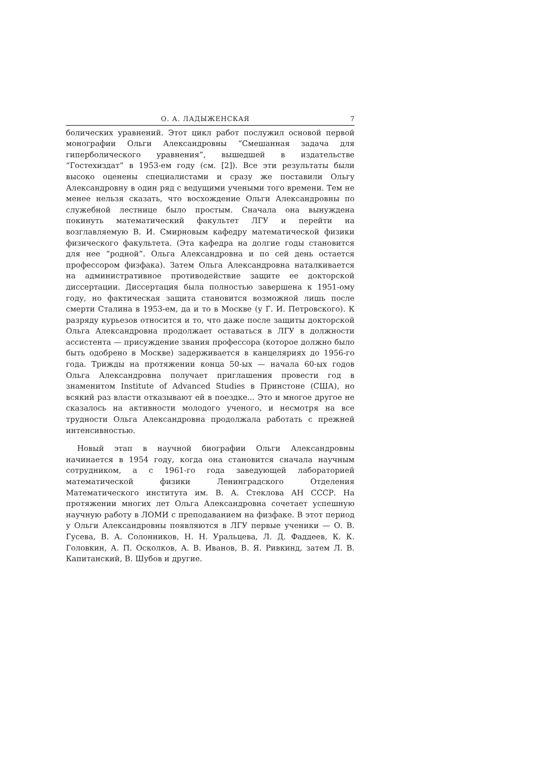О. А. ЛАДЫЖЕНСКАЯ 7
болических уравнений. Этот цикл работ послужил основой первой монографии Ольги Александровны “Смешанная задача для гиперболического уравнения”, вышедшей в издательстве “Гостехиздат” в 1953-ем году (см. [2]). Все эти результаты были высоко оценены специалистами и сразу же поставили Ольгу Александровну в один ряд с ведущими учеными того времени. Тем не менее нельзя сказать, что восхождение Ольги Александровны по служебной лестнице было простым. Сначала она вынуждена покинуть математический факультет ЛГУ и перейти на возглавляемую В. И. Смирновым кафедру математической физики физического факультета. (Эта кафедра на долгие годы становится для нее “родной”. Ольга Александровна и по сей день остается профессором физфака). Затем Ольга Александровна наталкивается на административное противодействие защите ее докторской диссертации. Диссертация была полностью завершена к 1951-ому году, но фактическая защита становится возможной лишь после смерти Сталина в 1953-ем, да и то в Москве (у Г. И. Петровского). К разряду курьезов относится и то, что даже после защиты докторской Ольга Александровна продолжает оставаться в ЛГУ в должности ассистента — присуждение звания профессора (которое должно было быть одобрено в Москве) задерживается в канцеляриях до 1956-го года. Трижды на протяжении конца 50-ых — начала 60-ых годов Ольга Александровна получает приглашения провести год в знаменитом Institute of Advanced Studies в Принстоне (США), но всякий раз власти отказывают ей в поездке... Это и многое другое не сказалось на активности молодого ученого, и несмотря на все трудности Ольга Александровна продолжала работать с прежней интенсивностью.
Новый этап в научной биографии Ольги Александровны начинается в 1954 году, когда она становится сначала научным сотрудником, а с 1961-го года заведующей лабораторией математической физики Ленинградского Отделения Математического института им. В. А. Стеклова АН СССР. На протяжении многих лет Ольга Александровна сочетает успешную научную работу в ЛОМИ с преподаванием на физфаке. В этот период у Ольги Александровны появляются в ЛГУ первые ученики — О. В. Гусева, В. А. Солонников, Н. Н. Уральцева, Л. Д. Фаддеев, К. К. Головкин, А. П. Осколков, А. В. Иванов, В. Я. Ривкинд, затем Л. В. Капитанский, В. Шубов и другие.